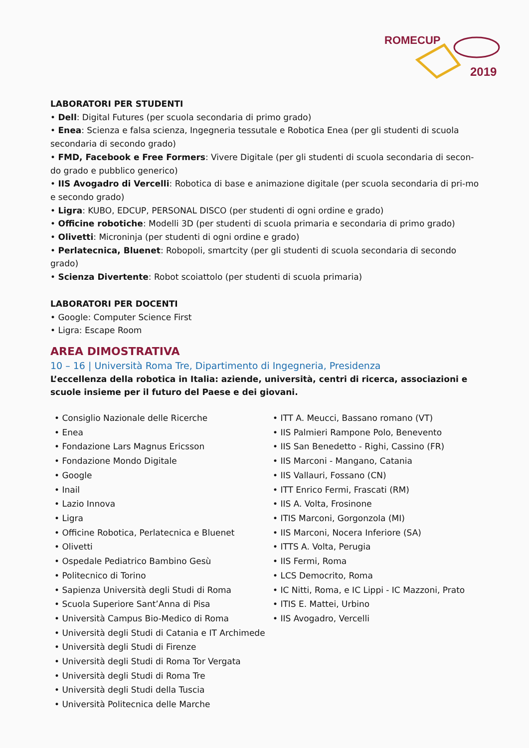ROMECUP
2019
LABORATORI PER STUDENTI
• Dell: Digital Futures (per scuola secondaria di primo grado)
• Enea: Scienza e falsa scienza, Ingegneria tessutale e Robotica Enea (per gli studenti di scuola secondaria di secondo grado)
• FMD, Facebook e Free Formers: Vivere Digitale (per gli studenti di scuola secondaria di secon-do grado e pubblico generico)
• IIS Avogadro di Vercelli: Robotica di base e animazione digitale (per scuola secondaria di pri-mo e secondo grado)
• Ligra: KUBO, EDCUP, PERSONAL DISCO (per studenti di ogni ordine e grado)
• Officine robotiche: Modelli 3D (per studenti di scuola primaria e secondaria di primo grado)
• Olivetti: Microninja (per studenti di ogni ordine e grado)
• Perlatecnica, Bluenet: Robopoli, smartcity (per gli studenti di scuola secondaria di secondo grado)
• Scienza Divertente: Robot scoiattolo (per studenti di scuola primaria)
LABORATORI PER DOCENTI
• Google: Computer Science First
• Ligra: Escape Room
AREA DIMOSTRATIVA
10 – 16 | Università Roma Tre, Dipartimento di Ingegneria, Presidenza
L’eccellenza della robotica in Italia: aziende, università, centri di ricerca, associazioni e scuole insieme per il futuro del Paese e dei giovani.
• Consiglio Nazionale delle Ricerche
• Enea
• Fondazione Lars Magnus Ericsson
• Fondazione Mondo Digitale
• Google
• Inail
• Lazio Innova
• Ligra
• Officine Robotica, Perlatecnica e Bluenet
• Olivetti
• Ospedale Pediatrico Bambino Gesù
• Politecnico di Torino
• Sapienza Università degli Studi di Roma
• Scuola Superiore Sant’Anna di Pisa
• Università Campus Bio-Medico di Roma
• Università degli Studi di Catania e IT Archimede
• Università degli Studi di Firenze
• Università degli Studi di Roma Tor Vergata
• Università degli Studi di Roma Tre
• Università degli Studi della Tuscia
• Università Politecnica delle Marche
• ITT A. Meucci, Bassano romano (VT)
• IIS Palmieri Rampone Polo, Benevento
• IIS San Benedetto - Righi, Cassino (FR)
• IIS Marconi - Mangano, Catania
• IIS Vallauri, Fossano (CN)
• ITT Enrico Fermi, Frascati (RM)
• IIS A. Volta, Frosinone
• ITIS Marconi, Gorgonzola (MI)
• IIS Marconi, Nocera Inferiore (SA)
• ITTS A. Volta, Perugia
• IIS Fermi, Roma
• LCS Democrito, Roma
• IC Nitti, Roma, e IC Lippi - IC Mazzoni, Prato
• ITIS E. Mattei, Urbino
• IIS Avogadro, Vercelli